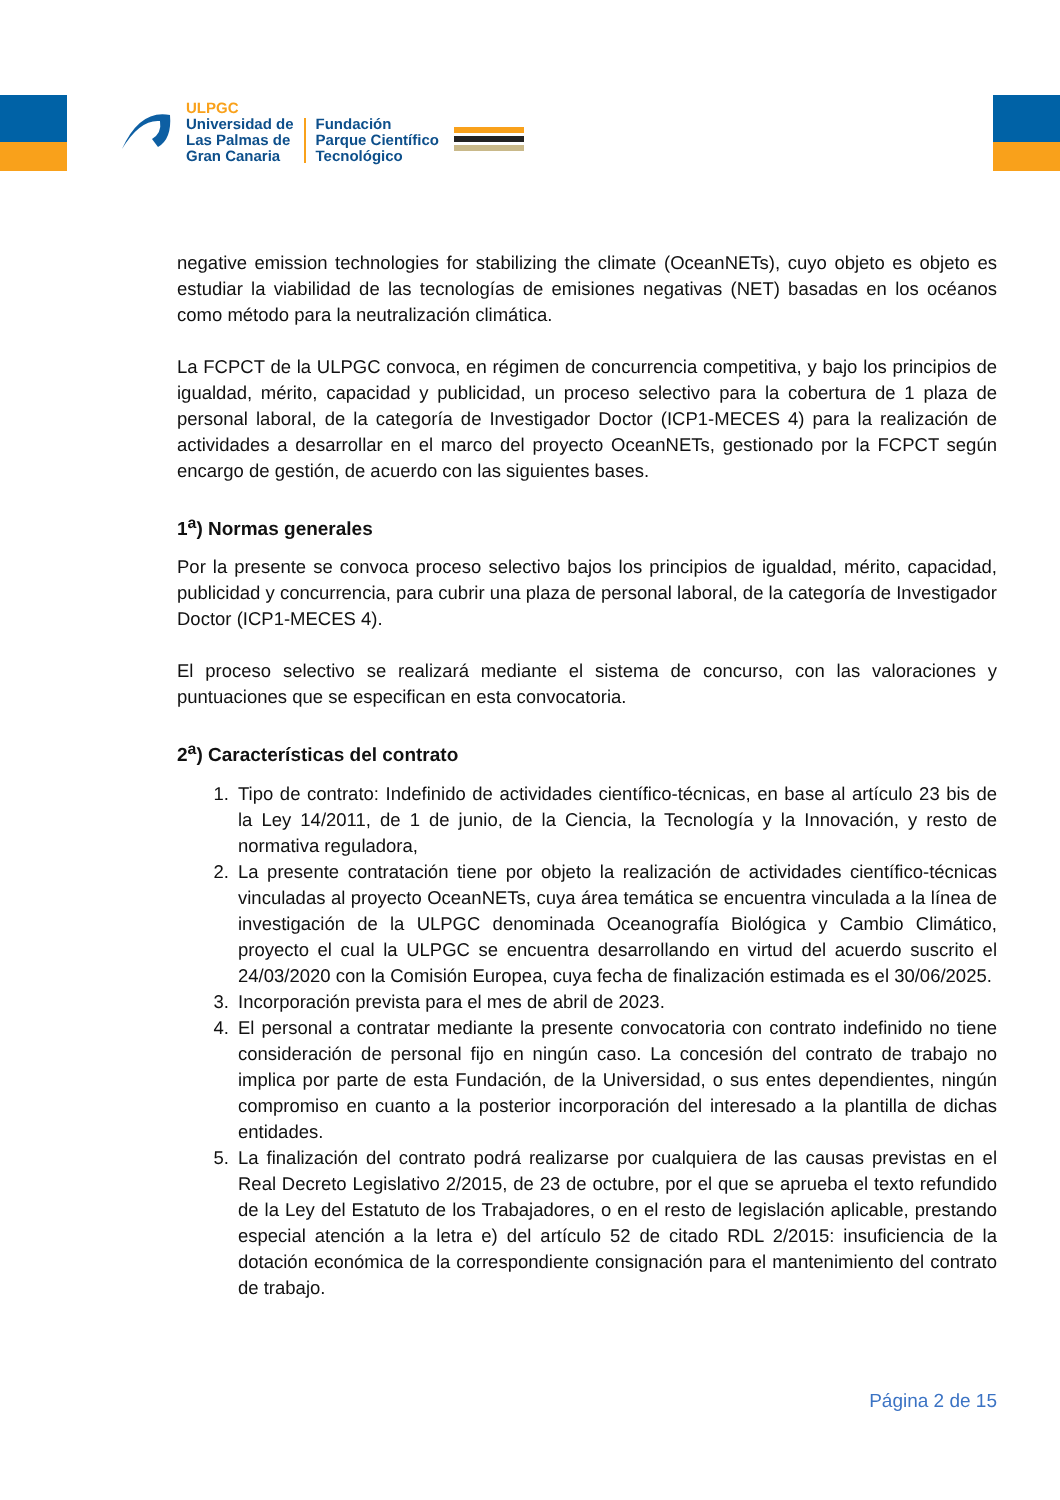ULPGC
Universidad de
Las Palmas de
Gran Canaria
Fundación
Parque Científico
Tecnológico
negative emission technologies for stabilizing the climate (OceanNETs), cuyo objeto es objeto es estudiar la viabilidad de las tecnologías de emisiones negativas (NET) basadas en los océanos como método para la neutralización climática.
La FCPCT de la ULPGC convoca, en régimen de concurrencia competitiva, y bajo los principios de igualdad, mérito, capacidad y publicidad, un proceso selectivo para la cobertura de 1 plaza de personal laboral, de la categoría de Investigador Doctor (ICP1-MECES 4) para la realización de actividades a desarrollar en el marco del proyecto OceanNETs, gestionado por la FCPCT según encargo de gestión, de acuerdo con las siguientes bases.
1<sup>a</sup>) Normas generales
Por la presente se convoca proceso selectivo bajos los principios de igualdad, mérito, capacidad, publicidad y concurrencia, para cubrir una plaza de personal laboral, de la categoría de Investigador Doctor (ICP1-MECES 4).
El proceso selectivo se realizará mediante el sistema de concurso, con las valoraciones y puntuaciones que se especifican en esta convocatoria.
2<sup>a</sup>) Características del contrato
1. Tipo de contrato: Indefinido de actividades científico-técnicas, en base al artículo 23 bis de la Ley 14/2011, de 1 de junio, de la Ciencia, la Tecnología y la Innovación, y resto de normativa reguladora,
2. La presente contratación tiene por objeto la realización de actividades científico-técnicas vinculadas al proyecto OceanNETs, cuya área temática se encuentra vinculada a la línea de investigación de la ULPGC denominada Oceanografía Biológica y Cambio Climático, proyecto el cual la ULPGC se encuentra desarrollando en virtud del acuerdo suscrito el 24/03/2020 con la Comisión Europea, cuya fecha de finalización estimada es el 30/06/2025.
3. Incorporación prevista para el mes de abril de 2023.
4. El personal a contratar mediante la presente convocatoria con contrato indefinido no tiene consideración de personal fijo en ningún caso. La concesión del contrato de trabajo no implica por parte de esta Fundación, de la Universidad, o sus entes dependientes, ningún compromiso en cuanto a la posterior incorporación del interesado a la plantilla de dichas entidades.
5. La finalización del contrato podrá realizarse por cualquiera de las causas previstas en el Real Decreto Legislativo 2/2015, de 23 de octubre, por el que se aprueba el texto refundido de la Ley del Estatuto de los Trabajadores, o en el resto de legislación aplicable, prestando especial atención a la letra e) del artículo 52 de citado RDL 2/2015: insuficiencia de la dotación económica de la correspondiente consignación para el mantenimiento del contrato de trabajo.
Página 2 de 15